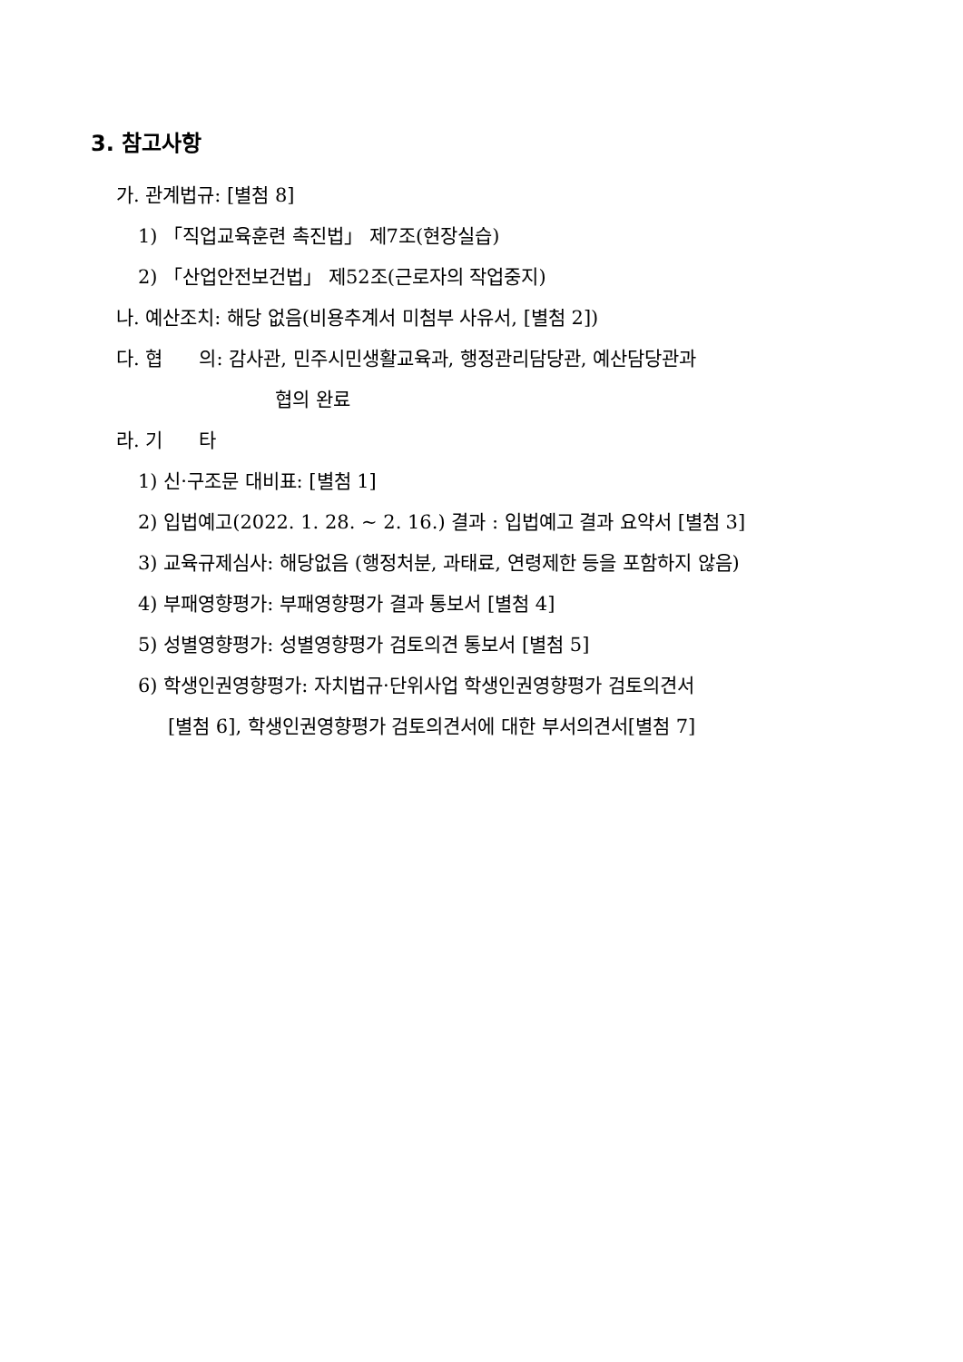3. 참고사항
가. 관계법규: [별첨 8]
1) 「직업교육훈련 촉진법」 제7조(현장실습)
2) 「산업안전보건법」 제52조(근로자의 작업중지)
나. 예산조치: 해당 없음(비용추계서 미첨부 사유서, [별첨 2])
다. 협 의: 감사관, 민주시민생활교육과, 행정관리담당관, 예산담당관과
협의 완료
라. 기 타
1) 신·구조문 대비표: [별첨 1]
2) 입법예고(2022. 1. 28. ~ 2. 16.) 결과 : 입법예고 결과 요약서 [별첨 3]
3) 교육규제심사: 해당없음 (행정처분, 과태료, 연령제한 등을 포함하지 않음)
4) 부패영향평가: 부패영향평가 결과 통보서 [별첨 4]
5) 성별영향평가: 성별영향평가 검토의견 통보서 [별첨 5]
6) 학생인권영향평가: 자치법규·단위사업 학생인권영향평가 검토의견서
[별첨 6], 학생인권영향평가 검토의견서에 대한 부서의견서[별첨 7]